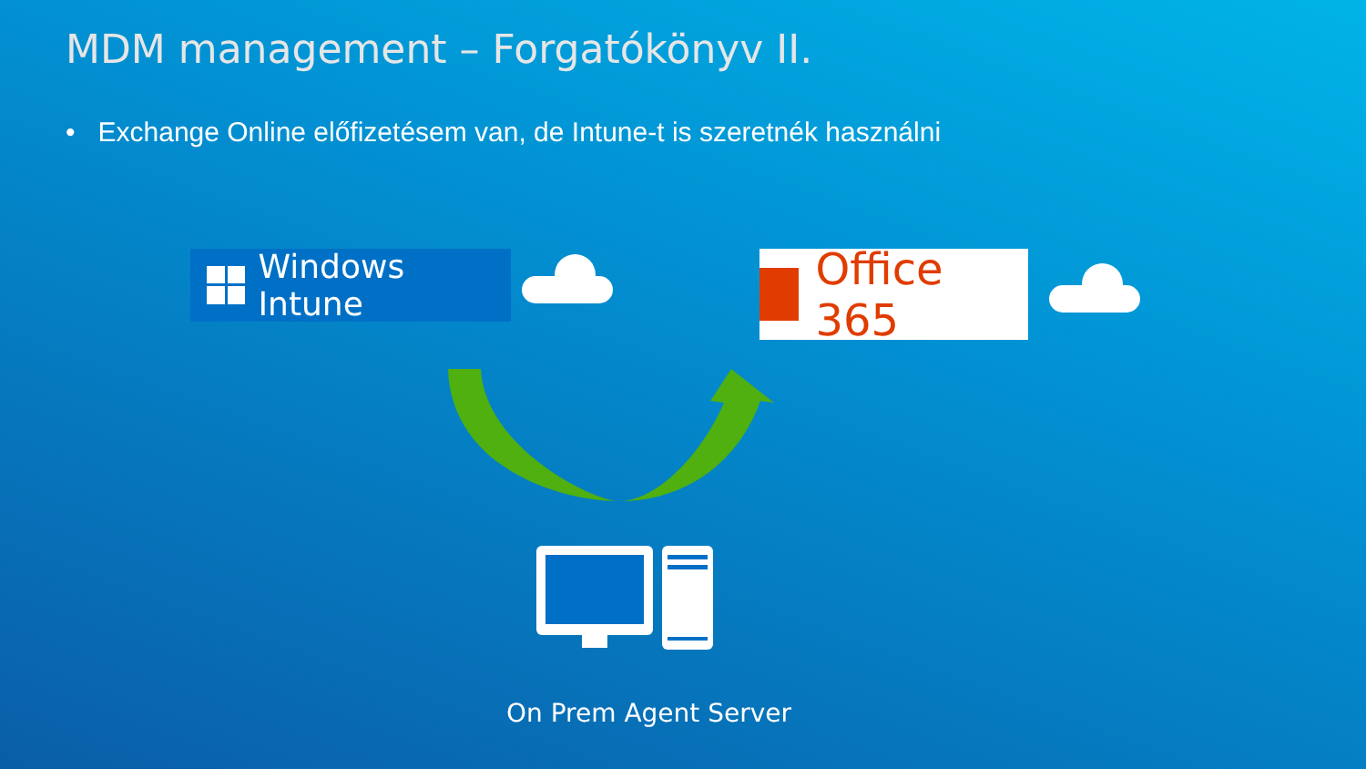MDM management – Forgatókönyv II.
• Exchange Online előfizetésem van, de Intune-t is szeretnék használni
Windows Intune Office 365
On Prem Agent Server